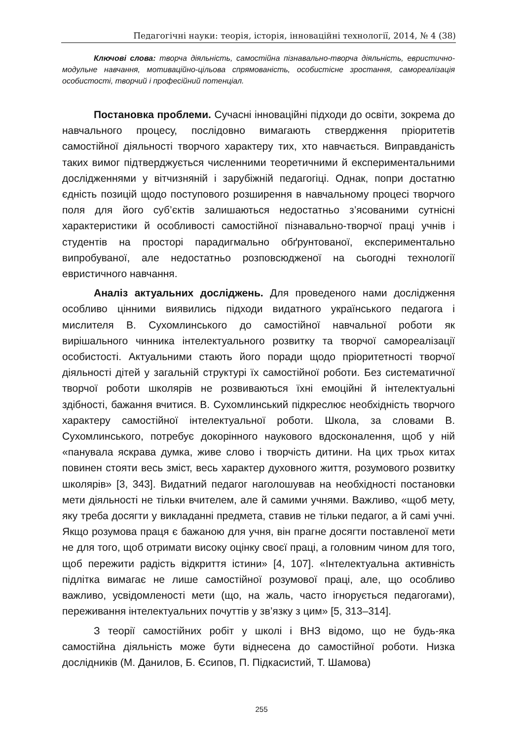Педагогічні науки: теорія, історія, інноваційні технології, 2014, № 4 (38)
Ключові слова: творча діяльність, самостійна пізнавально-творча діяльність, евристично-модульне навчання, мотиваційно-цільова спрямованість, особистісне зростання, самореалізація особистості, творчий і професійний потенціал.
Постановка проблеми. Сучасні інноваційні підходи до освіти, зокрема до навчального процесу, послідовно вимагають ствердження пріоритетів самостійної діяльності творчого характеру тих, хто навчається. Виправданість таких вимог підтверджується численними теоретичними й експериментальними дослідженнями у вітчизняній і зарубіжній педагогіці. Однак, попри достатню єдність позицій щодо поступового розширення в навчальному процесі творчого поля для його суб’єктів залишаються недостатньо з’ясованими сутнісні характеристики й особливості самостійної пізнавально-творчої праці учнів і студентів на просторі парадигмально обґрунтованої, експериментально випробуваної, але недостатньо розповсюдженої на сьогодні технології евристичного навчання.
Аналіз актуальних досліджень. Для проведеного нами дослідження особливо цінними виявились підходи видатного українського педагога і мислителя В. Сухомлинського до самостійної навчальної роботи як вирішального чинника інтелектуального розвитку та творчої самореалізації особистості. Актуальними стають його поради щодо пріоритетності творчої діяльності дітей у загальній структурі їх самостійної роботи. Без систематичної творчої роботи школярів не розвиваються їхні емоційні й інтелектуальні здібності, бажання вчитися. В. Сухомлинський підкреслює необхідність творчого характеру самостійної інтелектуальної роботи. Школа, за словами В. Сухомлинського, потребує докорінного наукового вдосконалення, щоб у ній «панувала яскрава думка, живе слово і творчість дитини. На цих трьох китах повинен стояти весь зміст, весь характер духовного життя, розумового розвитку школярів» [3, 343]. Видатний педагог наголошував на необхідності постановки мети діяльності не тільки вчителем, але й самими учнями. Важливо, «щоб мету, яку треба досягти у викладанні предмета, ставив не тільки педагог, а й самі учні. Якщо розумова праця є бажаною для учня, він прагне досягти поставленої мети не для того, щоб отримати високу оцінку своєї праці, а головним чином для того, щоб пережити радість відкриття істини» [4, 107]. «Інтелектуальна активність підлітка вимагає не лише самостійної розумової праці, але, що особливо важливо, усвідомленості мети (що, на жаль, часто ігнорується педагогами), переживання інтелектуальних почуттів у зв’язку з цим» [5, 313–314].
З теорії самостійних робіт у школі і ВНЗ відомо, що не будь-яка самостійна діяльність може бути віднесена до самостійної роботи. Низка дослідників (М. Данилов, Б. Єсипов, П. Підкасистий, Т. Шамова)
255